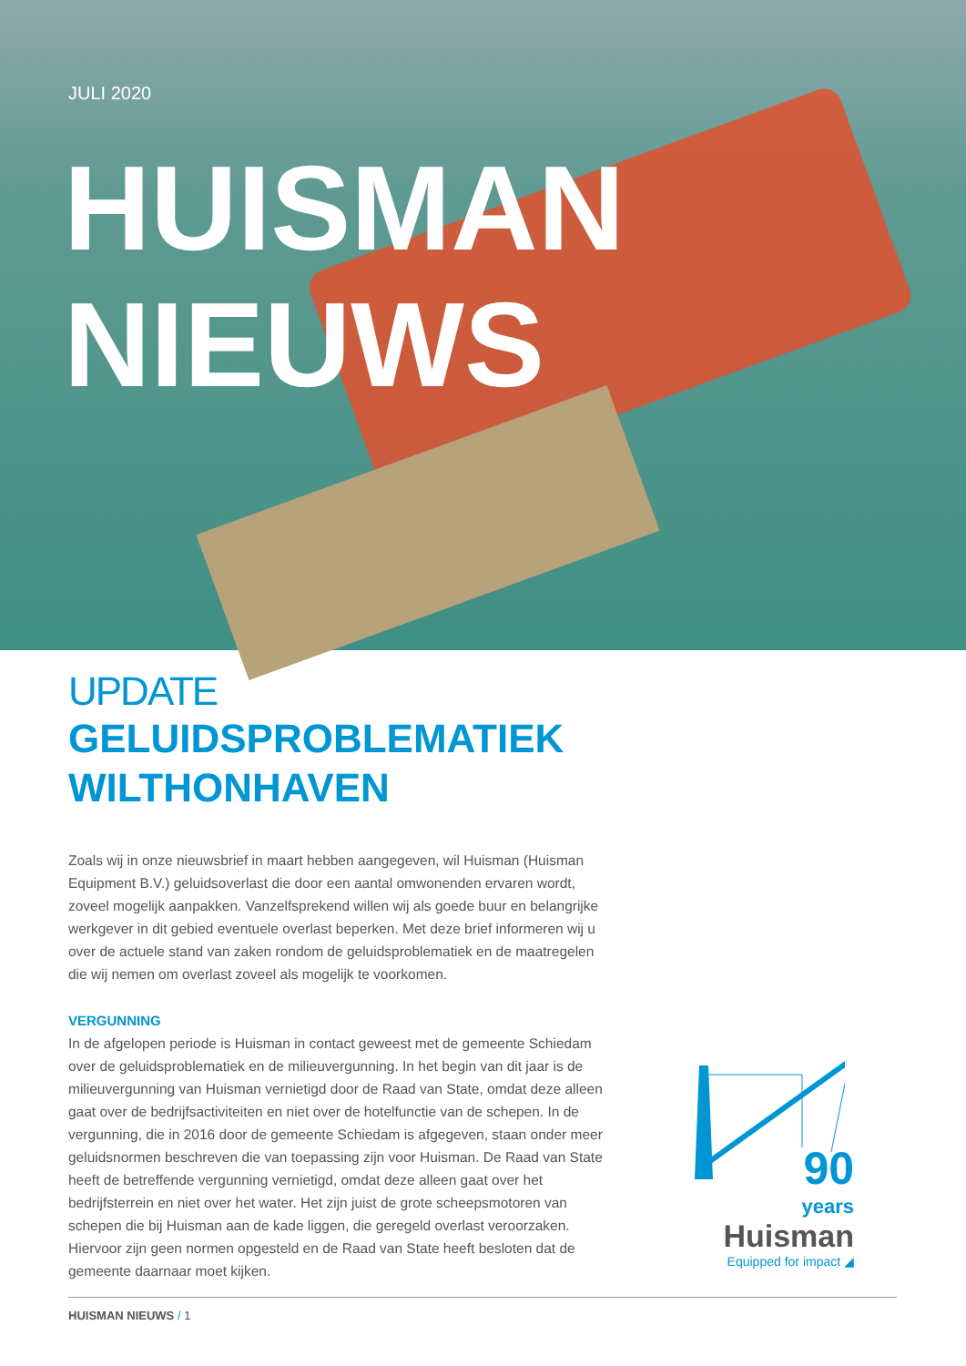JULI 2020
HUISMAN
NIEUWS
UPDATE
GELUIDSPROBLEMATIEK
WILTHONHAVEN
Zoals wij in onze nieuwsbrief in maart hebben aangegeven, wil Huisman (Huisman Equipment B.V.) geluidsoverlast die door een aantal omwonenden ervaren wordt, zoveel mogelijk aanpakken. Vanzelfsprekend willen wij als goede buur en belangrijke werkgever in dit gebied eventuele overlast beperken. Met deze brief informeren wij u over de actuele stand van zaken rondom de geluidsproblematiek en de maatregelen die wij nemen om overlast zoveel als mogelijk te voorkomen.
VERGUNNING
In de afgelopen periode is Huisman in contact geweest met de gemeente Schiedam over de geluidsproblematiek en de milieuvergunning. In het begin van dit jaar is de milieuvergunning van Huisman vernietigd door de Raad van State, omdat deze alleen gaat over de bedrijfsactiviteiten en niet over de hotelfunctie van de schepen. In de vergunning, die in 2016 door de gemeente Schiedam is afgegeven, staan onder meer geluidsnormen beschreven die van toepassing zijn voor Huisman. De Raad van State heeft de betreffende vergunning vernietigd, omdat deze alleen gaat over het bedrijfsterrein en niet over het water. Het zijn juist de grote scheepsmotoren van schepen die bij Huisman aan de kade liggen, die geregeld overlast veroorzaken. Hiervoor zijn geen normen opgesteld en de Raad van State heeft besloten dat de gemeente daarnaar moet kijken.
90
years
Huisman
Equipped for impact ◢
HUISMAN NIEUWS / 1